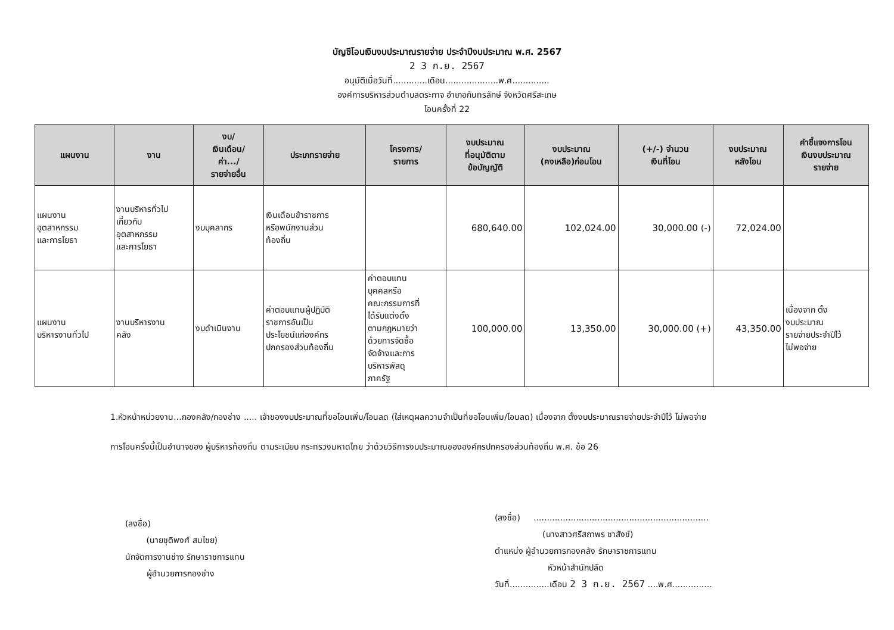บัญชีโอนเงินงบประมาณรายจ่าย ประจำปีงบประมาณ พ.ศ. 2567
2 3 ก.ย. 2567
อนุมัติเมื่อวันที่.............เดือน....................พ.ศ..............
องค์การบริหารส่วนตำบลตระกาจ อำเภอกันทรลักษ์ จังหวัดศรีสะเกษ
โอนครั้งที่ 22
| แผนงาน | งาน | งบ/ เงินเดือน/ ค่า.../ รายจ่ายอื่น | ประเภทรายจ่าย | โครงการ/ รายการ | งบประมาณ ที่อนุมัติตาม ข้อบัญญัติ | งบประมาณ (คงเหลือ)ก่อนโอน | (+/-) จำนวน เงินที่โอน | งบประมาณ หลังโอน | คำชี้แจงการโอน เงินงบประมาณ รายจ่าย |
| --- | --- | --- | --- | --- | --- | --- | --- | --- | --- |
| แผนงาน อุตสาหกรรม และการโยธา | งานบริหารทั่วไป เกี่ยวกับ อุตสาหกรรม และการโยธา | งบบุคลากร | เงินเดือนข้าราชการ หรือพนักงานส่วน ท้องถิ่น | | 680,640.00 | 102,024.00 | 30,000.00 (-) | 72,024.00 | |
| แผนงาน บริหารงานทั่วไป | งานบริหารงาน คลัง | งบดำเนินงาน | ค่าตอบแทนผู้ปฏิบัติ ราชการอันเป็น ประโยชน์แก่องค์กร ปกครองส่วนท้องถิ่น | ค่าตอบแทน บุคคลหรือ คณะกรรมการที่ ได้รับแต่งตั้ง ตามกฎหมายว่า ด้วยการจัดซื้อ จัดจ้างและการ บริหารพัสดุ ภาครัฐ | 100,000.00 | 13,350.00 | 30,000.00 (+) | 43,350.00 | เนื่องจาก ตั้ง งบประมาณ รายจ่ายประจำปีไว้ ไม่พอจ่าย |
1.หัวหน้าหน่วยงาน...กองคลัง/กองช่าง ..... เจ้าของงบประมาณที่ขอโอนเพิ่ม/โอนลด (ใส่เหตุผลความจำเป็นที่ขอโอนเพิ่ม/โอนลด) เนื่องจาก ตั้งงบประมาณรายจ่ายประจำปีไว้ ไม่พอจ่าย
การโอนครั้งนี้เป็นอำนาจของ ผู้บริหารท้องถิ่น ตามระเบียบ กระทรวงมหาดไทย ว่าด้วยวิธีการงบประมาณขององค์กรปกครองส่วนท้องถิ่น พ.ศ. ข้อ 26
(ลงชื่อ)
(นายชุติพงศ์ สมไชย)
นักจัดการงานช่าง รักษาราชการแทน
ผู้อำนวยการกองช่าง
(ลงชื่อ) ..................................................................
(นางสาวศรีสถาพร ชาสังข์)
ตำแหน่ง ผู้อำนวยการกองคลัง รักษาราชการแทน
หัวหน้าสำนักปลัด
วันที่...............เดือน 2 3 ก.ย. 2567 ....พ.ศ...............